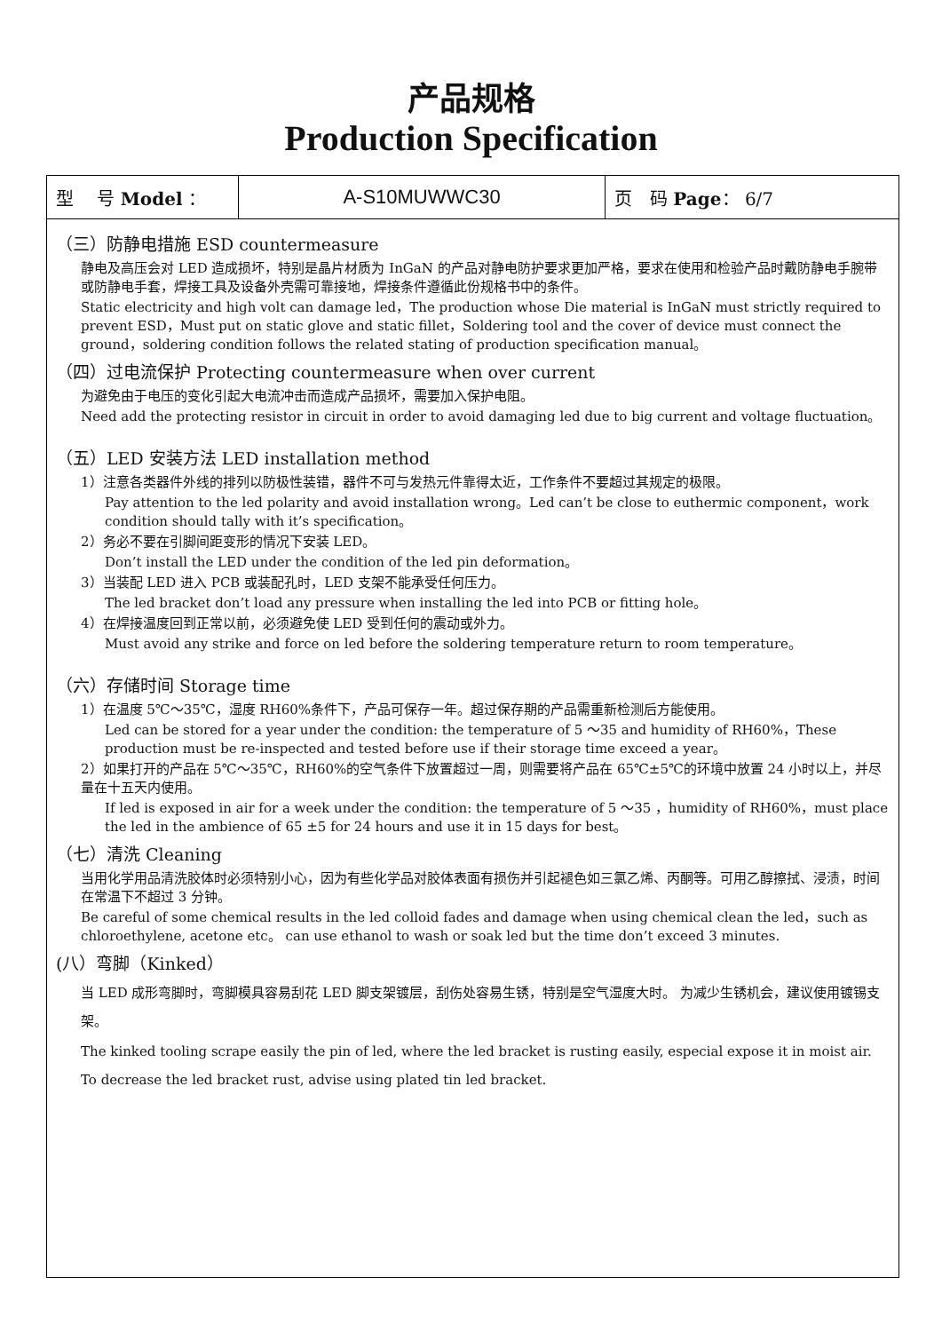产品规格
Production Specification
| 型 号 Model ： | A-S10MUWWC30 | 页 码 Page ： 6/7 |
（三）防静电措施 ESD countermeasure
静电及高压会对 LED 造成损坏，特别是晶片材质为 InGaN 的产品对静电防护要求更加严格，要求在使用和检验产品时戴防静电手腕带或防静电手套，焊接工具及设备外壳需可靠接地，焊接条件遵循此份规格书中的条件。
Static electricity and high volt can damage led，The production whose Die material is InGaN must strictly required to prevent ESD，Must put on static glove and static fillet，Soldering tool and the cover of device must connect the ground，soldering condition follows the related stating of production specification manual。
（四）过电流保护 Protecting countermeasure when over current
为避免由于电压的变化引起大电流冲击而造成产品损坏，需要加入保护电阻。
Need add the protecting resistor in circuit in order to avoid damaging led due to big current and voltage fluctuation。
（五）LED 安装方法 LED installation method
1）注意各类器件外线的排列以防极性装错，器件不可与发热元件靠得太近，工作条件不要超过其规定的极限。
Pay attention to the led polarity and avoid installation wrong。Led can’t be close to euthermic component，work condition should tally with it’s specification。
2）务必不要在引脚间距变形的情况下安装 LED。
Don’t install the LED under the condition of the led pin deformation。
3）当装配 LED 进入 PCB 或装配孔时，LED 支架不能承受任何压力。
The led bracket don’t load any pressure when installing the led into PCB or fitting hole。
4）在焊接温度回到正常以前，必须避免使 LED 受到任何的震动或外力。
Must avoid any strike and force on led before the soldering temperature return to room temperature。
（六）存储时间 Storage time
1）在温度 5℃～35℃，湿度 RH60%条件下，产品可保存一年。超过保存期的产品需重新检测后方能使用。
Led can be stored for a year under the condition: the temperature of 5 ～35 and humidity of RH60%，These production must be re-inspected and tested before use if their storage time exceed a year。
2）如果打开的产品在 5℃～35℃，RH60%的空气条件下放置超过一周，则需要将产品在 65℃±5℃的环境中放置 24 小时以上，并尽量在十五天内使用。
If led is exposed in air for a week under the condition: the temperature of 5 ～35 ，humidity of RH60%，must place the led in the ambience of 65 ±5 for 24 hours and use it in 15 days for best。
（七）清洗 Cleaning
当用化学用品清洗胶体时必须特别小心，因为有些化学品对胶体表面有损伤并引起褪色如三氯乙烯、丙酮等。可用乙醇擦拭、浸渍，时间在常温下不超过 3 分钟。
Be careful of some chemical results in the led colloid fades and damage when using chemical clean the led，such as chloroethylene, acetone etc。 can use ethanol to wash or soak led but the time don’t exceed 3 minutes.
(八）弯脚（Kinked）
当 LED 成形弯脚时，弯脚模具容易刮花 LED 脚支架镀层，刮伤处容易生锈，特别是空气湿度大时。 为减少生锈机会，建议使用镀锡支架。
The kinked tooling scrape easily the pin of led, where the led bracket is rusting easily, especial expose it in moist air. To decrease the led bracket rust, advise using plated tin led bracket.